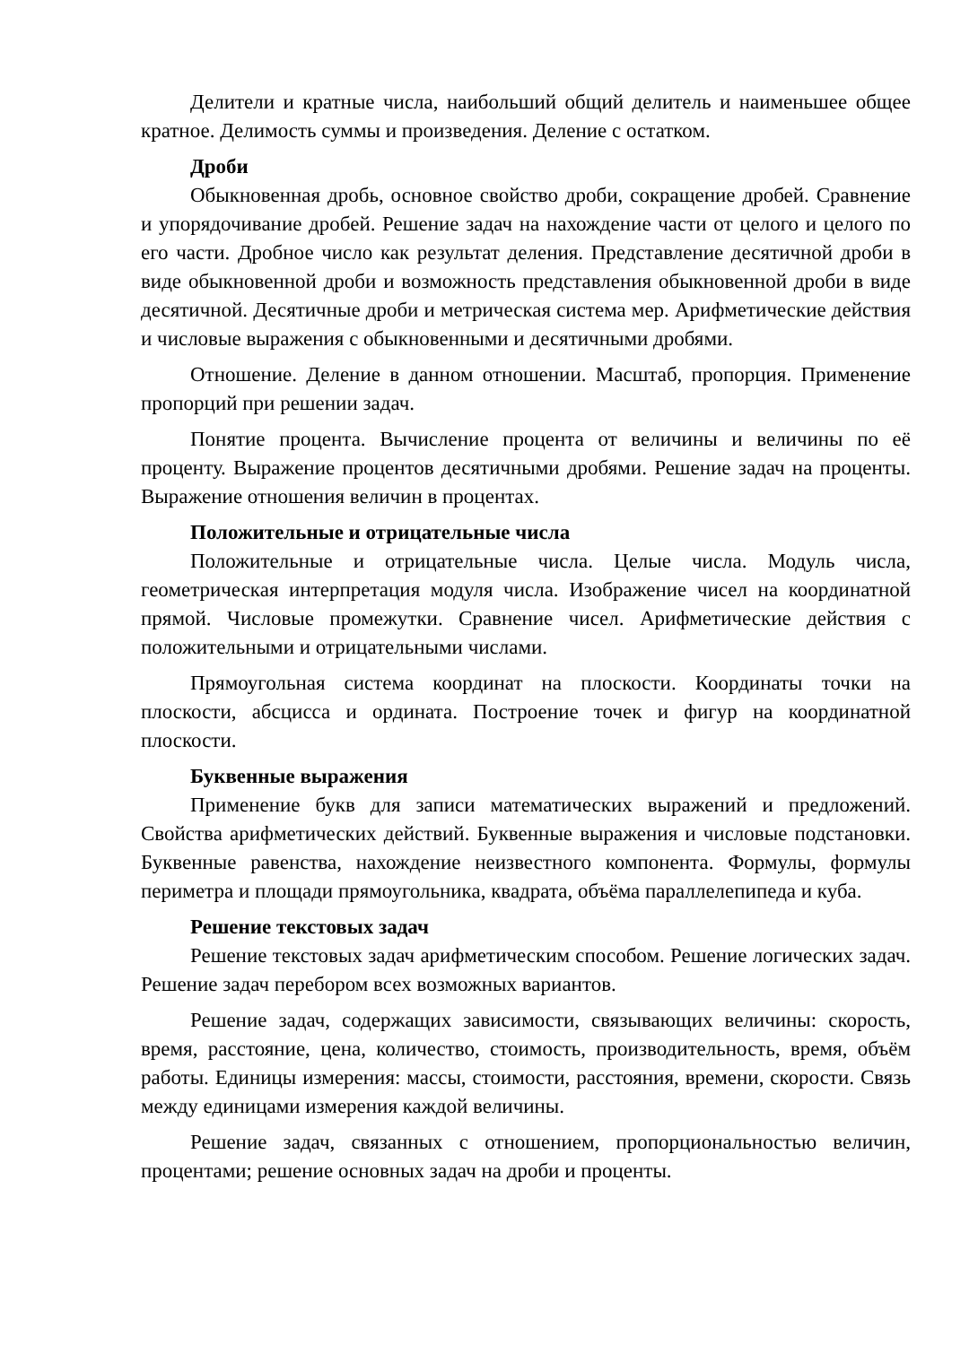Делители и кратные числа, наибольший общий делитель и наименьшее общее кратное. Делимость суммы и произведения. Деление с остатком.
Дроби
Обыкновенная дробь, основное свойство дроби, сокращение дробей. Сравнение и упорядочивание дробей. Решение задач на нахождение части от целого и целого по его части. Дробное число как результат деления. Представление десятичной дроби в виде обыкновенной дроби и возможность представления обыкновенной дроби в виде десятичной. Десятичные дроби и метрическая система мер. Арифметические действия и числовые выражения с обыкновенными и десятичными дробями.
Отношение. Деление в данном отношении. Масштаб, пропорция. Применение пропорций при решении задач.
Понятие процента. Вычисление процента от величины и величины по её проценту. Выражение процентов десятичными дробями. Решение задач на проценты. Выражение отношения величин в процентах.
Положительные и отрицательные числа
Положительные и отрицательные числа. Целые числа. Модуль числа, геометрическая интерпретация модуля числа. Изображение чисел на координатной прямой. Числовые промежутки. Сравнение чисел. Арифметические действия с положительными и отрицательными числами.
Прямоугольная система координат на плоскости. Координаты точки на плоскости, абсцисса и ордината. Построение точек и фигур на координатной плоскости.
Буквенные выражения
Применение букв для записи математических выражений и предложений. Свойства арифметических действий. Буквенные выражения и числовые подстановки. Буквенные равенства, нахождение неизвестного компонента. Формулы, формулы периметра и площади прямоугольника, квадрата, объёма параллелепипеда и куба.
Решение текстовых задач
Решение текстовых задач арифметическим способом. Решение логических задач. Решение задач перебором всех возможных вариантов.
Решение задач, содержащих зависимости, связывающих величины: скорость, время, расстояние, цена, количество, стоимость, производительность, время, объём работы. Единицы измерения: массы, стоимости, расстояния, времени, скорости. Связь между единицами измерения каждой величины.
Решение задач, связанных с отношением, пропорциональностью величин, процентами; решение основных задач на дроби и проценты.